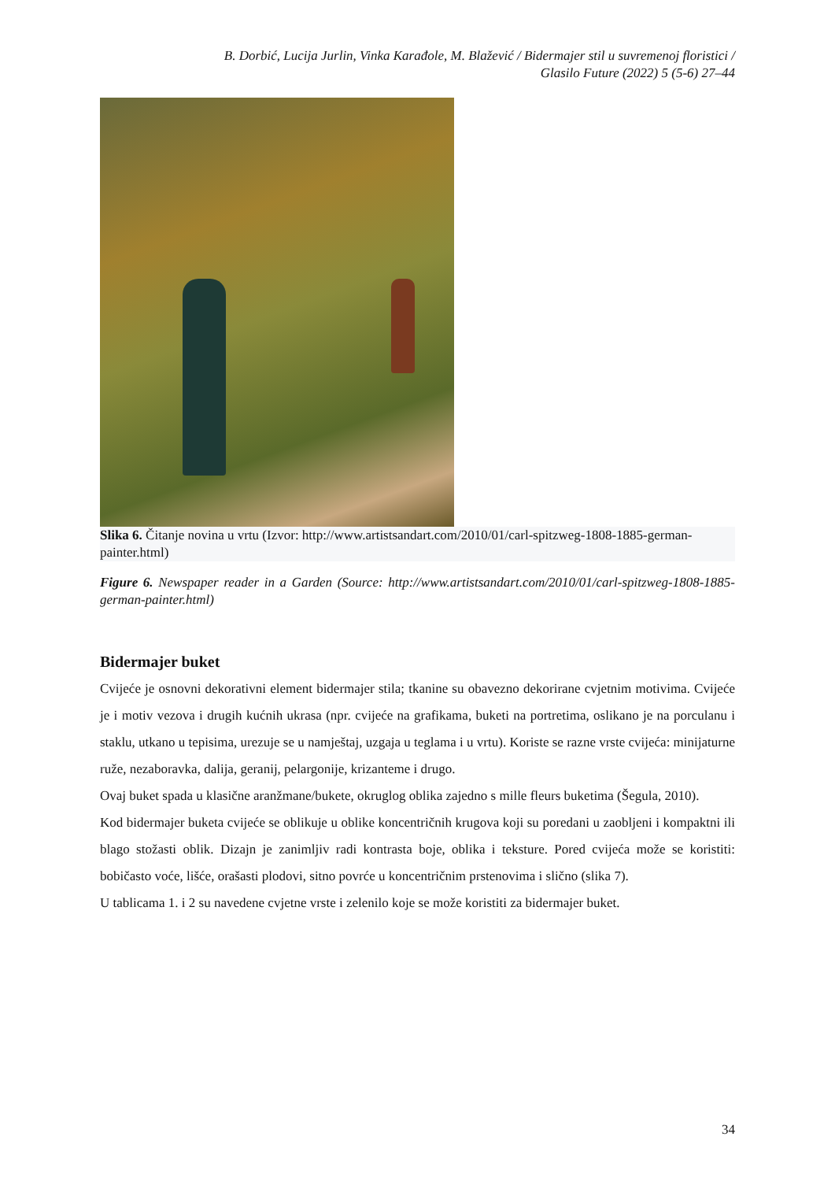B. Dorbić, Lucija Jurlin, Vinka Karađole, M. Blažević / Bidermajer stil u suvremenoj floristici /
Glasilo Future (2022) 5 (5-6) 27–44
Slika 6. Čitanje novina u vrtu (Izvor: http://www.artistsandart.com/2010/01/carl-spitzweg-1808-1885-german-painter.html)
Figure 6. Newspaper reader in a Garden (Source: http://www.artistsandart.com/2010/01/carl-spitzweg-1808-1885-german-painter.html)
Bidermajer buket
Cvijeće je osnovni dekorativni element bidermajer stila; tkanine su obavezno dekorirane cvjetnim motivima. Cvijeće je i motiv vezova i drugih kućnih ukrasa (npr. cvijeće na grafikama, buketi na portretima, oslikano je na porculanu i staklu, utkano u tepisima, urezuje se u namještaj, uzgaja u teglama i u vrtu). Koriste se razne vrste cvijeća: minijaturne ruže, nezaboravka, dalija, geranij, pelargonije, krizanteme i drugo.
Ovaj buket spada u klasične aranžmane/bukete, okruglog oblika zajedno s mille fleurs buketima (Šegula, 2010).
Kod bidermajer buketa cvijeće se oblikuje u oblike koncentričnih krugova koji su poredani u zaobljeni i kompaktni ili blago stožasti oblik. Dizajn je zanimljiv radi kontrasta boje, oblika i teksture. Pored cvijeća može se koristiti: bobičasto voće, lišće, orašasti plodovi, sitno povrće u koncentričnim prstenovima i slično (slika 7).
U tablicama 1. i 2 su navedene cvjetne vrste i zelenilo koje se može koristiti za bidermajer buket.
34